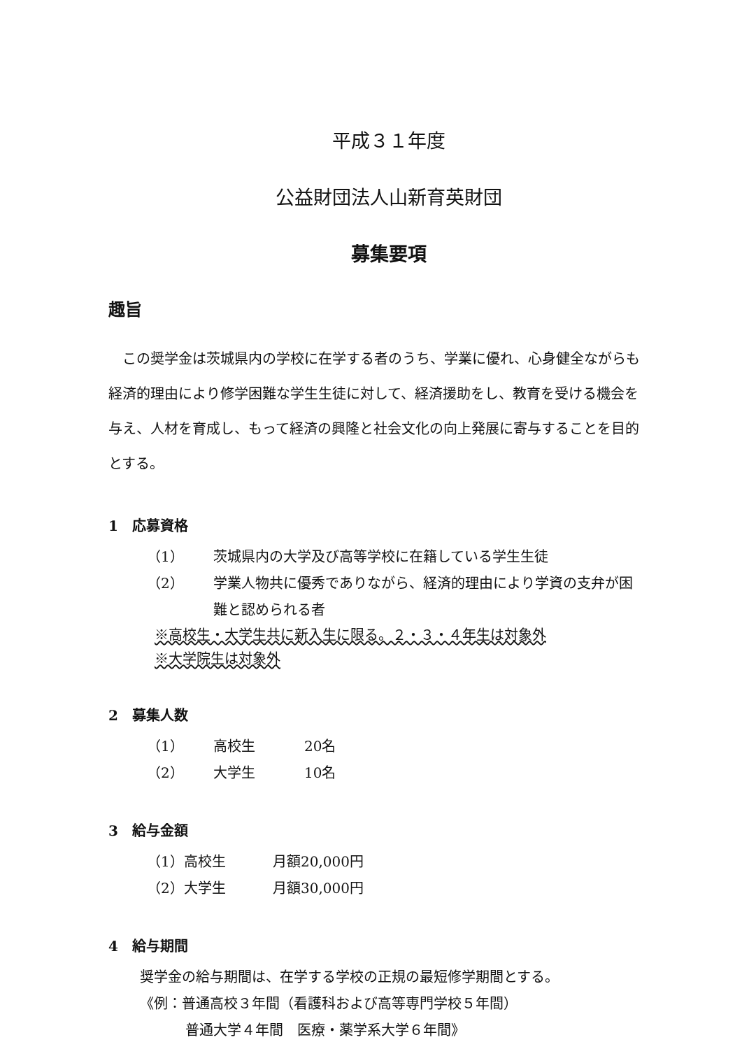平成３１年度
公益財団法人山新育英財団
募集要項
趣旨
この奨学金は茨城県内の学校に在学する者のうち、学業に優れ、心身健全ながらも経済的理由により修学困難な学生生徒に対して、経済援助をし、教育を受ける機会を与え、人材を育成し、もって経済の興隆と社会文化の向上発展に寄与することを目的とする。
1　応募資格
（1） 茨城県内の大学及び高等学校に在籍している学生生徒
（2） 学業人物共に優秀でありながら、経済的理由により学資の支弁が困難と認められる者
※高校生・大学生共に新入生に限る。２・３・４年生は対象外
※大学院生は対象外
2　募集人数
（1） 高校生 20名
（2） 大学生 10名
3　給与金額
（1）高校生 月額20,000円
（2）大学生 月額30,000円
4　給与期間
奨学金の給与期間は、在学する学校の正規の最短修学期間とする。
《例：普通高校３年間（看護科および高等専門学校５年間）
普通大学４年間　医療・薬学系大学６年間》